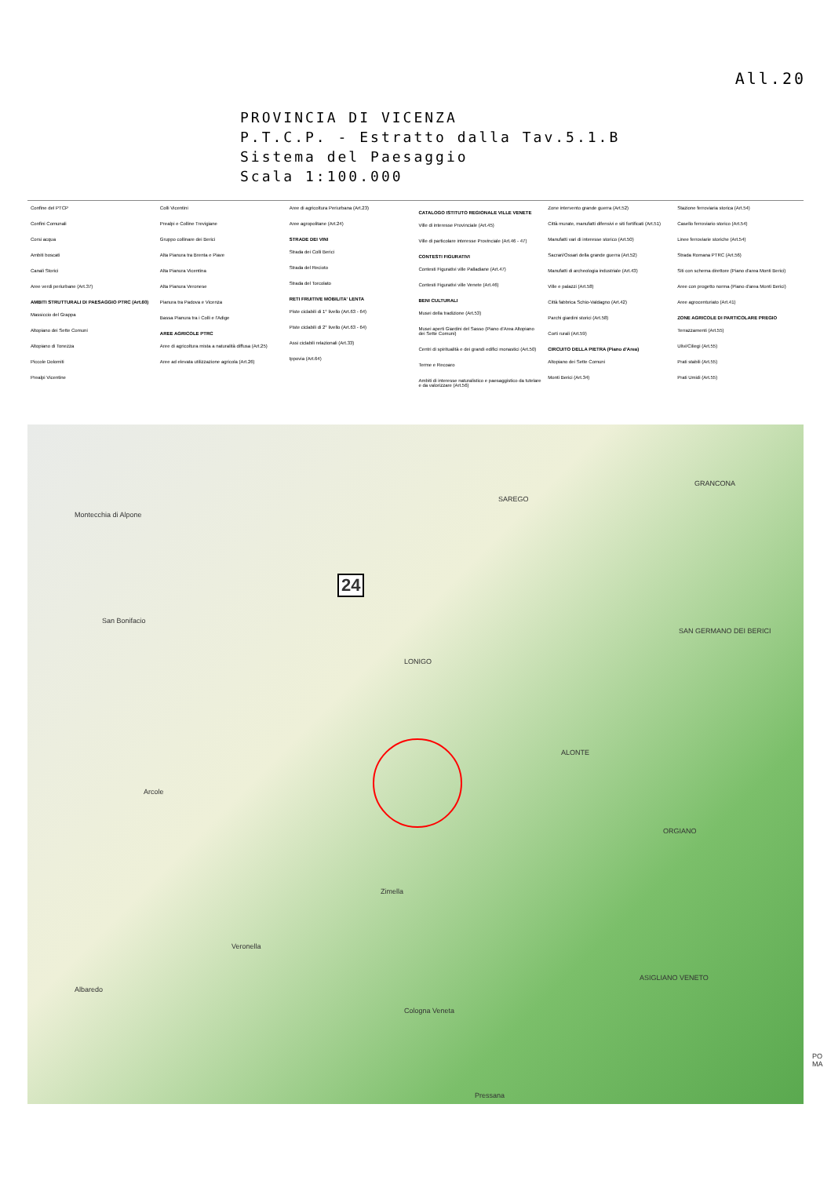All.20
PROVINCIA DI VICENZA
P.T.C.P. - Estratto dalla Tav.5.1.B
Sistema del Paesaggio
Scala 1:100.000
Confine del PTCP
Confini Comunali
Corsi acqua
Ambiti boscati
Canali Storici
Aree verdi periurbane (Art.37)
AMBITI STRUTTURALI DI PAESAGGIO PTRC (Art.60)
Massiccio del Grappa
Altopiano dei Sette Comuni
Altopiano di Tonezza
Piccole Dolomiti
Prealpi Vicentine
Colli Vicentini
Prealpi e Colline Trevigiane
Gruppo collinare dei Berici
Alta Pianura tra Brenta e Piave
Alta Pianura Vicentina
Alta Pianura Veronese
Pianura tra Padova e Vicenza
Bassa Pianura tra i Colli e l'Adige
AREE AGRICOLE PTRC
Aree di agricoltura mista a naturalità diffusa (Art.25)
Aree ad elevata utilizzazione agricola (Art.26)
Aree di agricoltura Periurbana (Art.23)
Aree agropolitane (Art.24)
STRADE DEI VINI
Strada dei Colli Berici
Strada del Recioto
Strada del Torcolato
RETI FRUITIVE MOBILITA' LENTA
Piste ciclabili di 1° livello (Art.63 - 64)
Piste ciclabili di 2° livello (Art.63 - 64)
Assi ciclabili relazionali (Art.33)
Ippovia (Art.64)
CATALOGO ISTITUTO REGIONALE VILLE VENETE
Ville di interesse Provinciale (Art.45)
Ville di particolare interesse Provinciale (Art.46 - 47)
CONTESTI FIGURATIVI
Contesti Figurativi ville Palladiane (Art.47)
Contesti Figurativi ville Venete (Art.46)
BENI CULTURALI
Musei della tradizione (Art.53)
Musei aperti Giardini del Sasso (Piano d'Area Altopiano dei Sette Comuni)
Centri di spiritualità e dei grandi edifici monastici (Art.50)
Terme e Recoaro
Ambiti di interesse naturalistico e paesaggistico da tutelare e da valorizzare (Art.56)
Zone intervento grande guerra (Art.52)
Città murate, manufatti difensivi e siti fortificati (Art.51)
Manufatti vari di interesse storico (Art.50)
Sacrari/Ossari della grande guerra (Art.52)
Manufatti di archeologia industriale (Art.43)
Ville e palazzi (Art.58)
Città fabbrica Schio-Valdagno (Art.42)
Parchi giardini storici (Art.58)
Corti rurali (Art.59)
CIRCUITO DELLA PIETRA (Piano d'Area)
Altopiano dei Sette Comuni
Monti Berici (Art.34)
Stazione ferroviaria storica (Art.54)
Casello ferroviario storico (Art.54)
Linee ferroviarie storiche (Art.54)
Strada Romana PTRC (Art.56)
Siti con schema direttore (Piano d'area Monti Berici)
Aree con progetto norma (Piano d'area Monti Berici)
Aree agrocenturiato (Art.41)
ZONE AGRICOLE DI PARTICOLARE PREGIO
Terrazzamenti (Art.55)
Ulivi/Ciliegi (Art.55)
Prati stabili (Art.55)
Prati Umidi (Art.55)
Montecchia di Alpone
San Bonifacio
GRANCONA
SAREGO
24
LONIGO
SAN GERMANO DEI BERICI
ALONTE
ORGIANO
Arcole
Zimella
Veronella
Albaredo
Cologna Veneta
ASIGLIANO VENETO
Pressana
PO MA